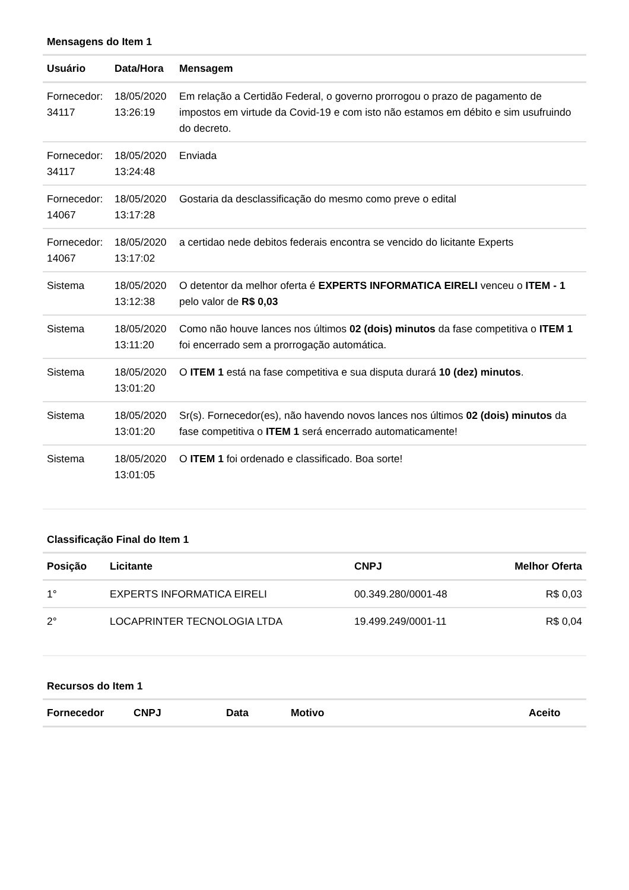Mensagens do Item 1
| Usuário | Data/Hora | Mensagem |
| --- | --- | --- |
| Fornecedor: 34117 | 18/05/2020 13:26:19 | Em relação a Certidão Federal, o governo prorrogou o prazo de pagamento de impostos em virtude da Covid-19 e com isto não estamos em débito e sim usufruindo do decreto. |
| Fornecedor: 34117 | 18/05/2020 13:24:48 | Enviada |
| Fornecedor: 14067 | 18/05/2020 13:17:28 | Gostaria da desclassificação do mesmo como preve o edital |
| Fornecedor: 14067 | 18/05/2020 13:17:02 | a certidao nede debitos federais encontra se vencido do licitante Experts |
| Sistema | 18/05/2020 13:12:38 | O detentor da melhor oferta é EXPERTS INFORMATICA EIRELI venceu o ITEM - 1 pelo valor de R$ 0,03 |
| Sistema | 18/05/2020 13:11:20 | Como não houve lances nos últimos 02 (dois) minutos da fase competitiva o ITEM 1 foi encerrado sem a prorrogação automática. |
| Sistema | 18/05/2020 13:01:20 | O ITEM 1 está na fase competitiva e sua disputa durará 10 (dez) minutos . |
| Sistema | 18/05/2020 13:01:20 | Sr(s). Fornecedor(es), não havendo novos lances nos últimos 02 (dois) minutos da fase competitiva o ITEM 1 será encerrado automaticamente! |
| Sistema | 18/05/2020 13:01:05 | O ITEM 1 foi ordenado e classificado. Boa sorte! |
Classificação Final do Item 1
| Posição | Licitante | CNPJ | Melhor Oferta |
| --- | --- | --- | --- |
| 1° | EXPERTS INFORMATICA EIRELI | 00.349.280/0001-48 | R$ 0,03 |
| 2° | LOCAPRINTER TECNOLOGIA LTDA | 19.499.249/0001-11 | R$ 0,04 |
Recursos do Item 1
| Fornecedor | CNPJ | Data | Motivo | Aceito |
| --- | --- | --- | --- | --- |